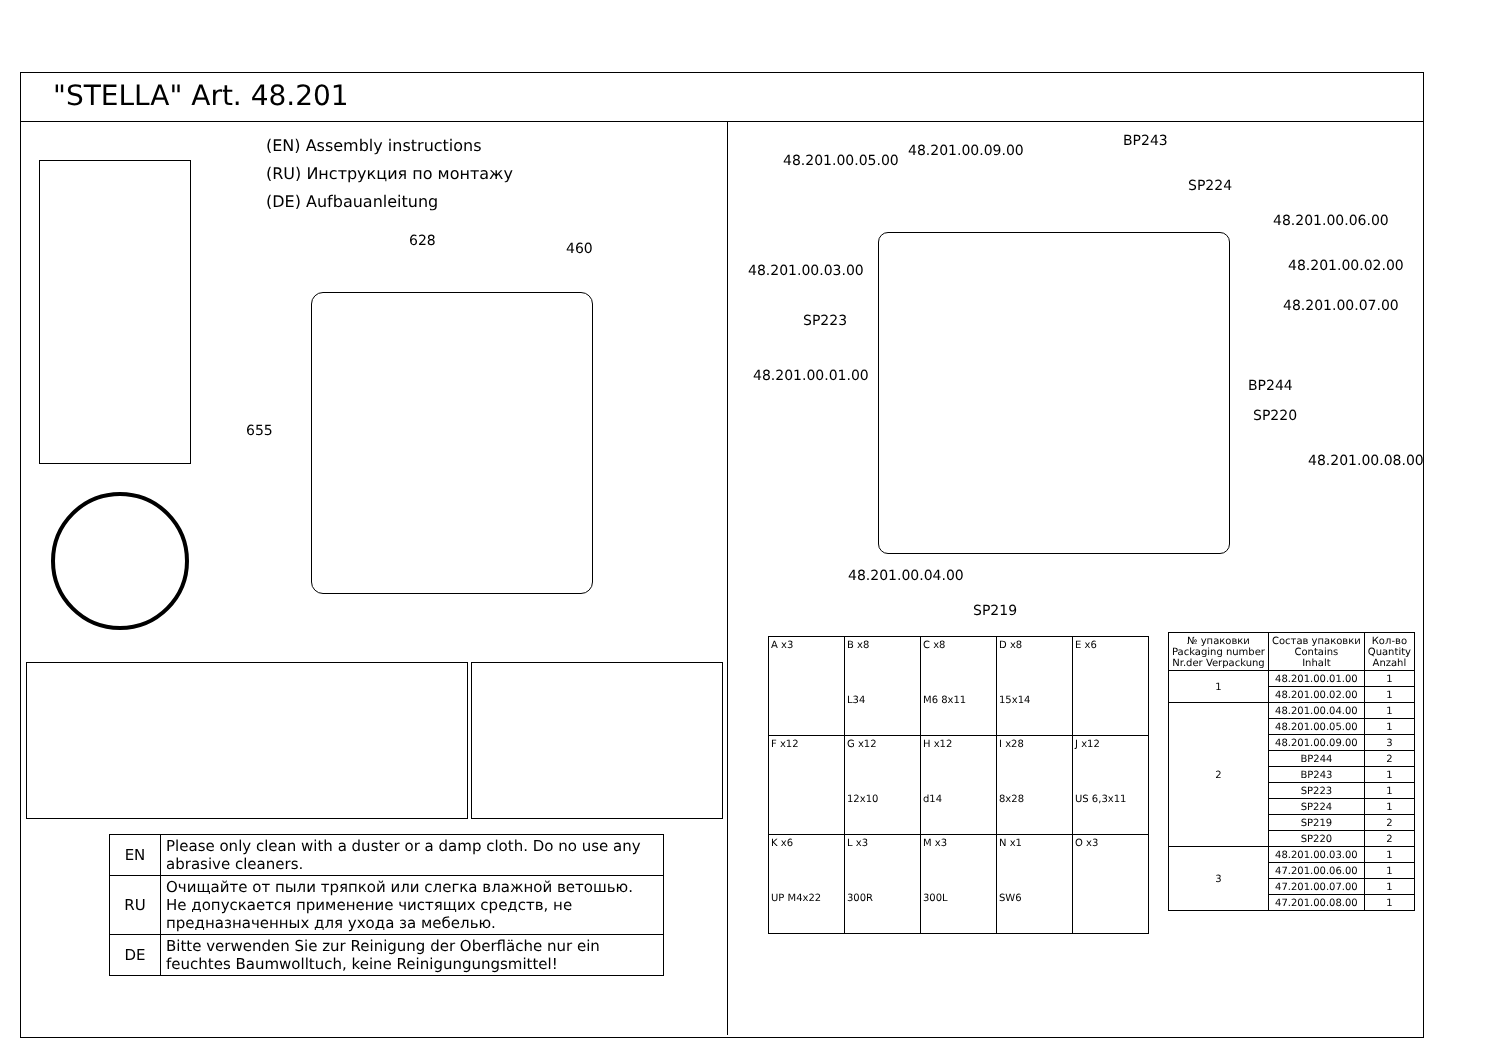"STELLA" Art. 48.201
(EN) Assembly instructions
(RU) Инструкция по монтажу
(DE) Aufbauanleitung
628 460
655
| EN | Please only clean with a duster or a damp cloth. Do no use any abrasive cleaners. |
| RU | Очищайте от пыли тряпкой или слегка влажной ветошью. Не допускается применение чистящих средств, не предназначенных для ухода за мебелью. |
| DE | Bitte verwenden Sie zur Reinigung der Oberfläche nur ein feuchtes Baumwolltuch, keine Reinigungungsmittel! |
48.201.00.05.00
48.201.00.09.00
BP243
SP224
48.201.00.06.00
48.201.00.03.00 48.201.00.02.00
48.201.00.07.00
SP223
48.201.00.01.00
BP244
SP220
48.201.00.08.00
48.201.00.04.00
SP219
| A x3 | B x8 L34 | C x8 M6 8x11 | D x8 15x14 | E x6 |
| F x12 | G x12 12x10 | H x12 d14 | I x28 8x28 | J x12 US 6,3x11 |
| K x6 UP M4x22 | L x3 300R | M x3 300L | N x1 SW6 | O x3 |
| № упаковки Packaging number Nr.der Verpackung | Состав упаковки Contains Inhalt | Кол-во Quantity Anzahl |
| --- | --- | --- |
| 1 | 48.201.00.01.00 | 1 |
| | 48.201.00.02.00 | 1 |
| 2 | 48.201.00.04.00 | 1 |
| | 48.201.00.05.00 | 1 |
| | 48.201.00.09.00 | 3 |
| | BP244 | 2 |
| | BP243 | 1 |
| | SP223 | 1 |
| | SP224 | 1 |
| | SP219 | 2 |
| | SP220 | 2 |
| 3 | 48.201.00.03.00 | 1 |
| | 47.201.00.06.00 | 1 |
| | 47.201.00.07.00 | 1 |
| | 47.201.00.08.00 | 1 |